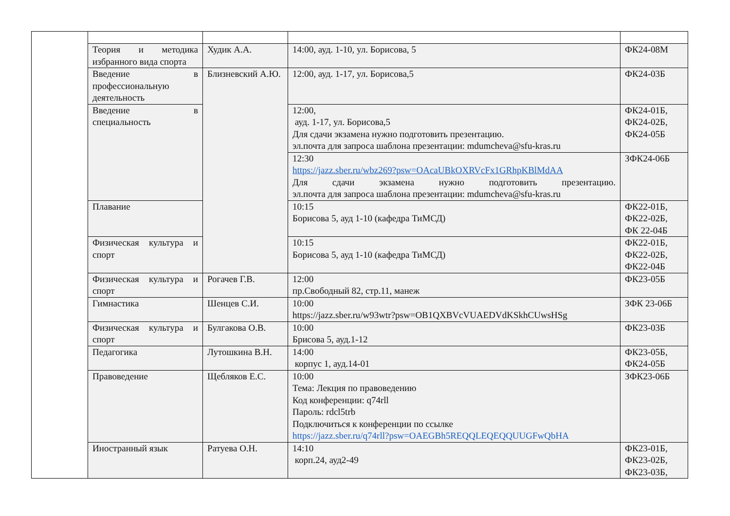| | Теория и методика избранного вида спорта | Худик А.А. | 14:00, ауд. 1-10, ул. Борисова, 5 | ФК24-08М |
| | Введение в профессиональную деятельность | Близневский А.Ю. | 12:00, ауд. 1-17, ул. Борисова,5 | ФК24-03Б |
| | Введение в специальность | | 12:00, ауд. 1-17, ул. Борисова,5 Для сдачи экзамена нужно подготовить презентацию. эл.почта для запроса шаблона презентации: mdumcheva@sfu-kras.ru | ФК24-01Б, ФК24-02Б, ФК24-05Б |
| | | | 12:30 https://jazz.sber.ru/wbz269?psw=OAcaUBkOXRVcFx1GRhpKBlMdAA Для сдачи экзамена нужно подготовить презентацию. эл.почта для запроса шаблона презентации: mdumcheva@sfu-kras.ru | ЗФК24-06Б |
| | Плавание | | 10:15 Борисова 5, ауд 1-10 (кафедра ТиМСД) | ФК22-01Б, ФК22-02Б, ФК 22-04Б |
| | Физическая культура и спорт | | 10:15 Борисова 5, ауд 1-10 (кафедра ТиМСД) | ФК22-01Б, ФК22-02Б, ФК22-04Б |
| | Физическая культура и спорт | Рогачев Г.В. | 12:00 пр.Свободный 82, стр.11, манеж | ФК23-05Б |
| | Гимнастика | Шенцев С.И. | 10:00 https://jazz.sber.ru/w93wtr?psw=OB1QXBVcVUAEDVdKSkhCUwsHSg | ЗФК 23-06Б |
| | Физическая культура и спорт | Булгакова О.В. | 10:00 Брисова 5, ауд.1-12 | ФК23-03Б |
| | Педагогика | Лутошкина В.Н. | 14:00 корпус 1, ауд.14-01 | ФК23-05Б, ФК24-05Б |
| | Правоведение | Щебляков Е.С. | 10:00 Тема: Лекция по правоведению Код конференции: q74rll Пароль: rdcl5trb Подключиться к конференции по ссылке https://jazz.sber.ru/q74rll?psw=OAEGBh5REQQLEQEQQUUGFwQbHA | ЗФК23-06Б |
| | Иностранный язык | Ратуева О.Н. | 14:10 корп.24, ауд2-49 | ФК23-01Б, ФК23-02Б, ФК23-03Б, |